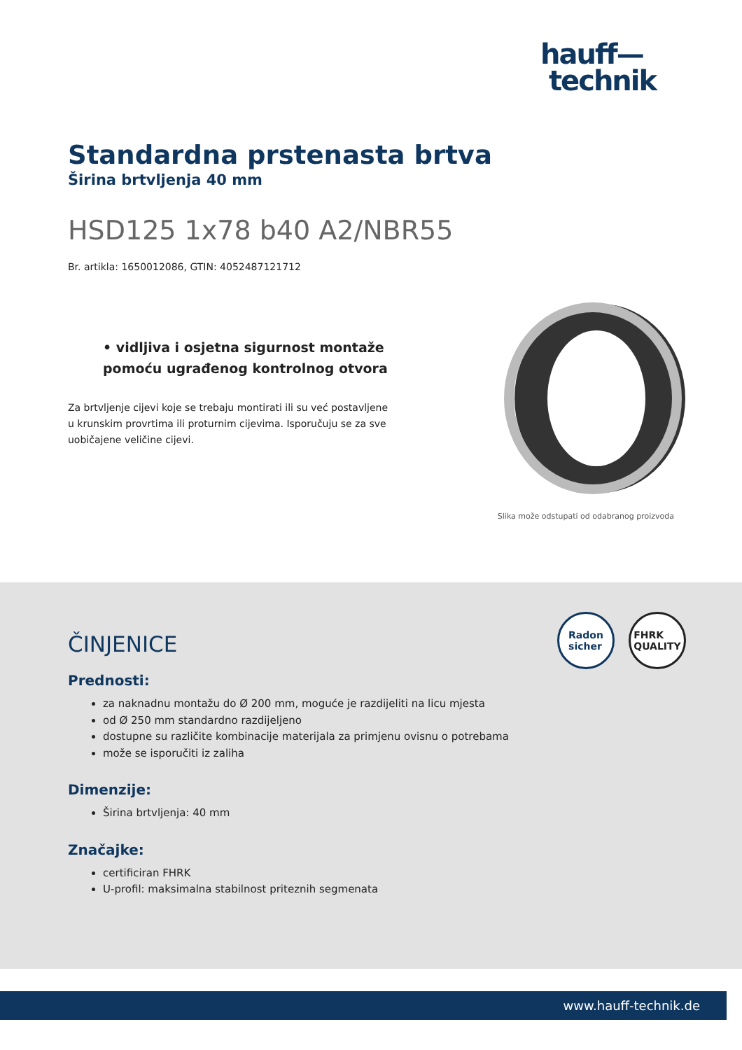hauff—
technik
Standardna prstenasta brtva
Širina brtvljenja 40 mm
HSD125 1x78 b40 A2/NBR55
Br. artikla: 1650012086, GTIN: 4052487121712
• vidljiva i osjetna sigurnost montaže pomoću ugrađenog kontrolnog otvora
Za brtvljenje cijevi koje se trebaju montirati ili su već postavljene u krunskim provrtima ili proturnim cijevima. Isporučuju se za sve uobičajene veličine cijevi.
Slika može odstupati od odabranog proizvoda
Radon
sicher
FHRK
QUALITY
ČINJENICE
Prednosti:
za naknadnu montažu do Ø 200 mm, moguće je razdijeliti na licu mjesta
od Ø 250 mm standardno razdijeljeno
dostupne su različite kombinacije materijala za primjenu ovisnu o potrebama
može se isporučiti iz zaliha
Dimenzije:
Širina brtvljenja: 40 mm
Značajke:
certificiran FHRK
U-profil: maksimalna stabilnost priteznih segmenata
www.hauff-technik.de